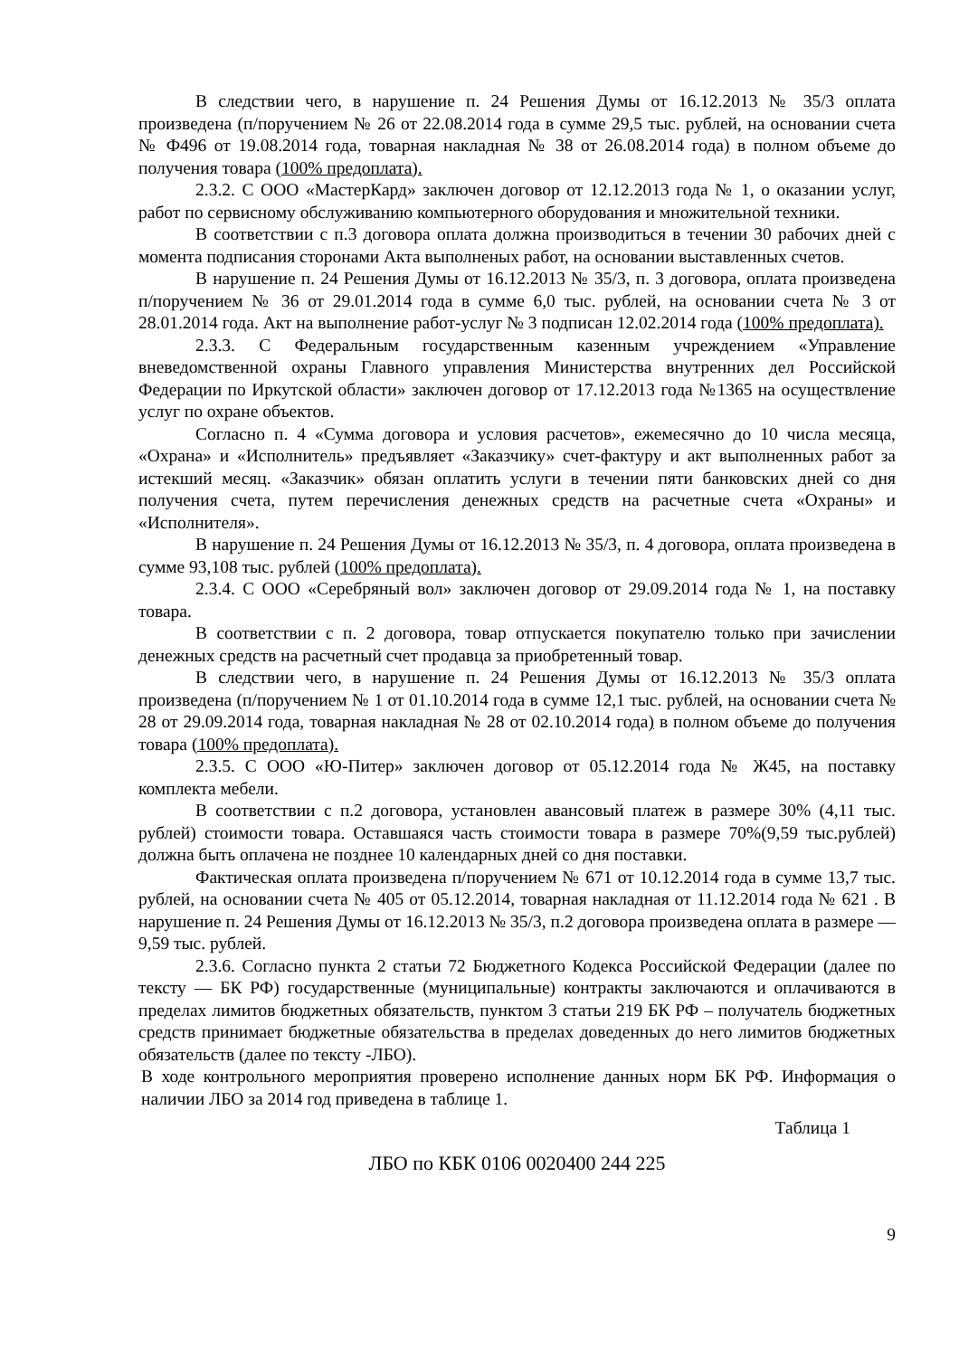В следствии чего, в нарушение п. 24 Решения Думы от 16.12.2013 № 35/3 оплата произведена (п/поручением № 26 от 22.08.2014 года в сумме 29,5 тыс. рублей, на основании счета № Ф496 от 19.08.2014 года, товарная накладная № 38 от 26.08.2014 года) в полном объеме до получения товара (100% предоплата).
2.3.2. С ООО «МастерКард» заключен договор от 12.12.2013 года № 1, о оказании услуг, работ по сервисному обслуживанию компьютерного оборудования и множительной техники.
В соответствии с п.3 договора оплата должна производиться в течении 30 рабочих дней с момента подписания сторонами Акта выполненых работ, на основании выставленных счетов.
В нарушение п. 24 Решения Думы от 16.12.2013 № 35/3, п. 3 договора, оплата произведена п/поручением № 36 от 29.01.2014 года в сумме 6,0 тыс. рублей, на основании счета № 3 от 28.01.2014 года. Акт на выполнение работ-услуг № 3 подписан 12.02.2014 года (100% предоплата).
2.3.3. С Федеральным государственным казенным учреждением «Управление вневедомственной охраны Главного управления Министерства внутренних дел Российской Федерации по Иркутской области» заключен договор от 17.12.2013 года №1365 на осуществление услуг по охране объектов.
Согласно п. 4 «Сумма договора и условия расчетов», ежемесячно до 10 числа месяца, «Охрана» и «Исполнитель» предъявляет «Заказчику» счет-фактуру и акт выполненных работ за истекший месяц. «Заказчик» обязан оплатить услуги в течении пяти банковских дней со дня получения счета, путем перечисления денежных средств на расчетные счета «Охраны» и «Исполнителя».
В нарушение п. 24 Решения Думы от 16.12.2013 № 35/3, п. 4 договора, оплата произведена в сумме 93,108 тыс. рублей (100% предоплата).
2.3.4. С ООО «Серебряный вол» заключен договор от 29.09.2014 года № 1, на поставку товара.
В соответствии с п. 2 договора, товар отпускается покупателю только при зачислении денежных средств на расчетный счет продавца за приобретенный товар.
В следствии чего, в нарушение п. 24 Решения Думы от 16.12.2013 № 35/3 оплата произведена (п/поручением № 1 от 01.10.2014 года в сумме 12,1 тыс. рублей, на основании счета № 28 от 29.09.2014 года, товарная накладная № 28 от 02.10.2014 года) в полном объеме до получения товара (100% предоплата).
2.3.5. С ООО «Ю-Питер» заключен договор от 05.12.2014 года № Ж45, на поставку комплекта мебели.
В соответствии с п.2 договора, установлен авансовый платеж в размере 30% (4,11 тыс. рублей) стоимости товара. Оставшаяся часть стоимости товара в размере 70%(9,59 тыс.рублей) должна быть оплачена не позднее 10 календарных дней со дня поставки.
Фактическая оплата произведена п/поручением № 671 от 10.12.2014 года в сумме 13,7 тыс. рублей, на основании счета № 405 от 05.12.2014, товарная накладная от 11.12.2014 года № 621 . В нарушение п. 24 Решения Думы от 16.12.2013 № 35/3, п.2 договора произведена оплата в размере — 9,59 тыс. рублей.
2.3.6. Согласно пункта 2 статьи 72 Бюджетного Кодекса Российской Федерации (далее по тексту — БК РФ) государственные (муниципальные) контракты заключаются и оплачиваются в пределах лимитов бюджетных обязательств, пунктом 3 статьи 219 БК РФ – получатель бюджетных средств принимает бюджетные обязательства в пределах доведенных до него лимитов бюджетных обязательств (далее по тексту -ЛБО).
В ходе контрольного мероприятия проверено исполнение данных норм БК РФ. Информация о наличии ЛБО за 2014 год приведена в таблице 1.
Таблица 1
ЛБО по КБК 0106 0020400 244 225
9